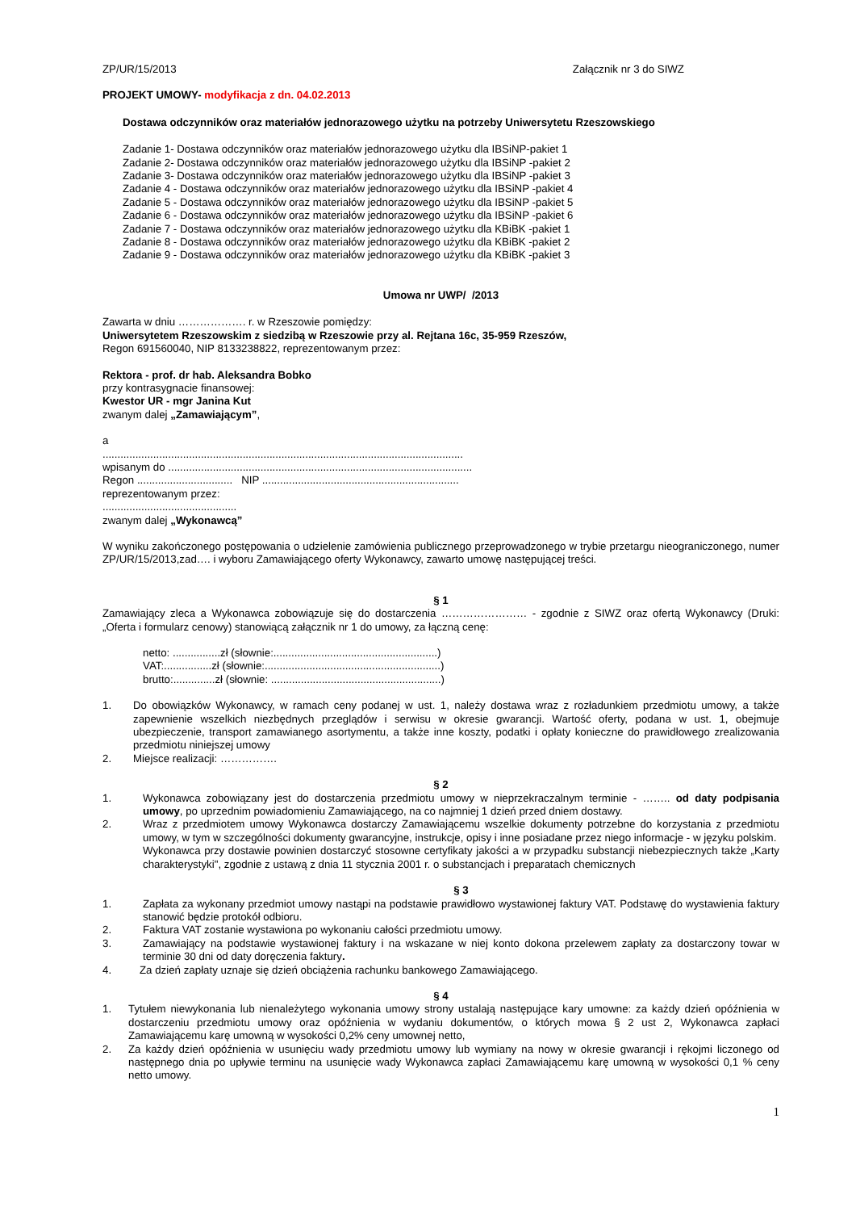ZP/UR/15/2013 Załącznik nr 3 do SIWZ
PROJEKT UMOWY- modyfikacja z dn. 04.02.2013
Dostawa odczynników oraz materiałów jednorazowego użytku na potrzeby Uniwersytetu Rzeszowskiego
Zadanie 1- Dostawa odczynników oraz materiałów jednorazowego użytku dla IBSiNP-pakiet 1
Zadanie 2- Dostawa odczynników oraz materiałów jednorazowego użytku dla IBSiNP -pakiet 2
Zadanie 3- Dostawa odczynników oraz materiałów jednorazowego użytku dla IBSiNP -pakiet 3
Zadanie 4 - Dostawa odczynników oraz materiałów jednorazowego użytku dla IBSiNP -pakiet 4
Zadanie 5 - Dostawa odczynników oraz materiałów jednorazowego użytku dla IBSiNP -pakiet 5
Zadanie 6 - Dostawa odczynników oraz materiałów jednorazowego użytku dla IBSiNP -pakiet 6
Zadanie 7 - Dostawa odczynników oraz materiałów jednorazowego użytku dla KBiBK -pakiet 1
Zadanie 8 - Dostawa odczynników oraz materiałów jednorazowego użytku dla KBiBK -pakiet 2
Zadanie 9 - Dostawa odczynników oraz materiałów jednorazowego użytku dla KBiBK -pakiet 3
Umowa nr UWP/ /2013
Zawarta w dniu ………………. r. w Rzeszowie pomiędzy:
Uniwersytetem Rzeszowskim z siedzibą w Rzeszowie przy al. Rejtana 16c, 35-959 Rzeszów,
Regon 691560040, NIP 8133238822, reprezentowanym przez:
Rektora - prof. dr hab. Aleksandra Bobko
przy kontrasygnacie finansowej:
Kwestor UR - mgr Janina Kut
zwanym dalej „Zamawiającym”,
a
.........................................................................................................................
wpisanym do ......................................................................................................
Regon ................................ NIP ..................................................................
reprezentowanym przez:
.............................................
zwanym dalej „Wykonawcą”
W wyniku zakończonego postępowania o udzielenie zamówienia publicznego przeprowadzonego w trybie przetargu nieograniczonego, numer ZP/UR/15/2013,zad…. i wyboru Zamawiającego oferty Wykonawcy, zawarto umowę następującej treści.
§ 1
Zamawiający zleca a Wykonawca zobowiązuje się do dostarczenia …………………… - zgodnie z SIWZ oraz ofertą Wykonawcy (Druki: „Oferta i formularz cenowy) stanowiącą załącznik nr 1 do umowy, za łączną cenę:
netto: ................zł (słownie:.......................................................)
VAT:................zł (słownie:...........................................................)
brutto:..............zł (słownie: .........................................................)
1. Do obowiązków Wykonawcy, w ramach ceny podanej w ust. 1, należy dostawa wraz z rozładunkiem przedmiotu umowy, a także zapewnienie wszelkich niezbędnych przeglądów i serwisu w okresie gwarancji. Wartość oferty, podana w ust. 1, obejmuje ubezpieczenie, transport zamawianego asortymentu, a także inne koszty, podatki i opłaty konieczne do prawidłowego zrealizowania przedmiotu niniejszej umowy
2. Miejsce realizacji: …………….
§ 2
1. Wykonawca zobowiązany jest do dostarczenia przedmiotu umowy w nieprzekraczalnym terminie - …….. od daty podpisania umowy, po uprzednim powiadomieniu Zamawiającego, na co najmniej 1 dzień przed dniem dostawy.
2. Wraz z przedmiotem umowy Wykonawca dostarczy Zamawiającemu wszelkie dokumenty potrzebne do korzystania z przedmiotu umowy, w tym w szczególności dokumenty gwarancyjne, instrukcje, opisy i inne posiadane przez niego informacje - w języku polskim.
Wykonawca przy dostawie powinien dostarczyć stosowne certyfikaty jakości a w przypadku substancji niebezpiecznych także „Karty charakterystyki", zgodnie z ustawą z dnia 11 stycznia 2001 r. o substancjach i preparatach chemicznych
§ 3
1. Zapłata za wykonany przedmiot umowy nastąpi na podstawie prawidłowo wystawionej faktury VAT. Podstawę do wystawienia faktury stanowić będzie protokół odbioru.
2. Faktura VAT zostanie wystawiona po wykonaniu całości przedmiotu umowy.
3. Zamawiający na podstawie wystawionej faktury i na wskazane w niej konto dokona przelewem zapłaty za dostarczony towar w terminie 30 dni od daty doręczenia faktury.
4. Za dzień zapłaty uznaje się dzień obciążenia rachunku bankowego Zamawiającego.
§ 4
1. Tytułem niewykonania lub nienależytego wykonania umowy strony ustalają następujące kary umowne: za każdy dzień opóźnienia w dostarczeniu przedmiotu umowy oraz opóźnienia w wydaniu dokumentów, o których mowa § 2 ust 2, Wykonawca zapłaci Zamawiającemu karę umowną w wysokości 0,2% ceny umownej netto,
2. Za każdy dzień opóźnienia w usunięciu wady przedmiotu umowy lub wymiany na nowy w okresie gwarancji i rękojmi liczonego od następnego dnia po upływie terminu na usunięcie wady Wykonawca zapłaci Zamawiającemu karę umowną w wysokości 0,1 % ceny netto umowy.
1